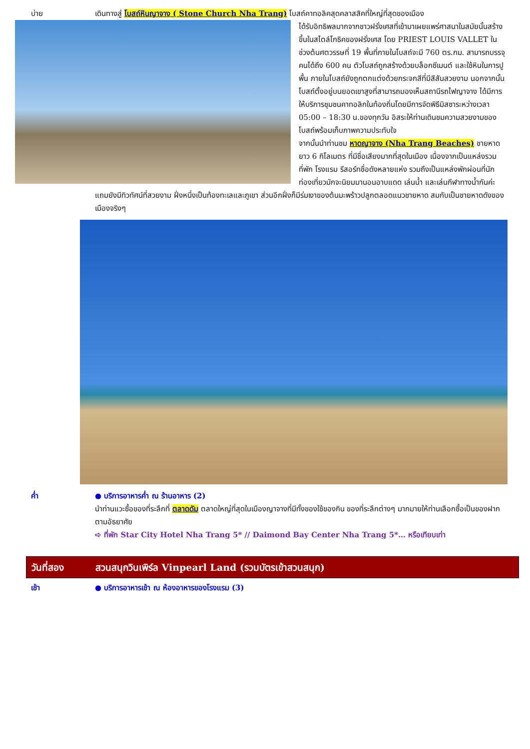บ่าย เดินทางสู่ โบสถ์หินญาจาง ( Stone Church Nha Trang) โบสถ์คาทอลิคสุดคลาสสิคที่ใหญ่ที่สุดของเมือง
ได้รับอิทธิพลมากจากชาวฝรั่งเศสที่เข้ามาเผยแพร่ศาสนาในสมัยนั้นสร้างขึ้นในสไตล์โกธิคของฝรั่งเศส โดย PRIEST LOUIS VALLET ในช่วงต้นศตวรรษที่ 19 พื้นที่ภายในโบสถ์จะมี 760 ตร.กม. สามารถบรรจุคนได้ถึง 600 คน ตัวโบสถ์ถูกสร้างด้วยบล็อกซีเมนต์ และใช้หินในการปูพื้น ภายในโบสถ์ยังถูกตกแต่งด้วยกระจกสีที่มีสีสันสวยงาม นอกจากนั้นโบสถ์ตั้งอยู่บนยอดเขาสูงที่สามารถมองเห็นสถานีรถไฟญาจาง ได้มีการให้บริการชุมชนคาทอลิกในท้องถิ่นโดยมีการจัดพิธีมิสซาระหว่างเวลา 05:00 – 18:30 น.ของทุกวัน อิสระให้ท่านเดินชมความสวยงามของโบสถ์พร้อมเก็บภาพความประทับใจ
จากนั้นนำท่านชม หาดญาจาง (Nha Trang Beaches) ชายหาดยาว 6 กิโลเมตร ที่มีชื่อเสียงมากที่สุดในเมือง เนื่องจากเป็นแหล่งรวมที่พัก โรงแรม รีสอร์ทชื่อดังหลายแห่ง รวมถึงเป็นแหล่งพักผ่อนที่นักท่องเที่ยวมักจะนิยมมานอนอาบแดด เล่นน้ำ และเล่นกีฬาทางน้ำกันค่ะ แถมยังมีทิวทัศน์ที่สวยงาม ฝั่งหนึ่งเป็นท้องทะเลและภูเขา ส่วนอีกฝั่งก็มีร่มเงาของต้นมะพร้าวปลูกตลอดแนวชายหาด สมกับเป็นชายหาดดังของเมืองจริงๆ
ค่ำ ● บริการอาหารค่ำ ณ ร้านอาหาร (2)
นำท่านแวะซื้อของที่ระลึกที่ ตลาดดัม ตลาดใหญ่ที่สุดในเมืองญาจางที่มีทั้งของใช้ของกิน ของที่ระลึกต่างๆ มากมายให้ท่านเลือกซื้อเป็นของฝากตามอัธยาศัย
➪ ที่พัก Star City Hotel Nha Trang 5* // Daimond Bay Center Nha Trang 5*… หรือเทียบเท่า
วันที่สอง สวนสนุกวินเพิร์ล Vinpearl Land (รวมบัตรเข้าสวนสนุก)
เช้า ● บริการอาหารเช้า ณ ห้องอาหารของโรงแรม (3)